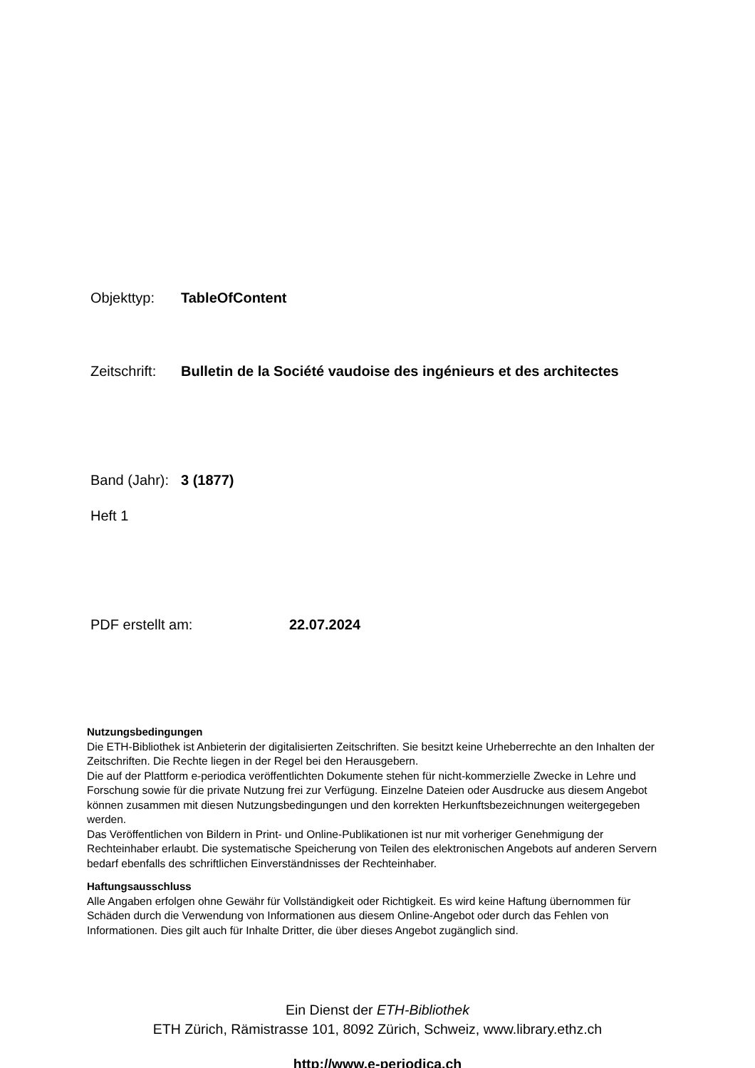Objekttyp: TableOfContent
Zeitschrift: Bulletin de la Société vaudoise des ingénieurs et des architectes
Band (Jahr): 3 (1877)
Heft 1
PDF erstellt am: 22.07.2024
Nutzungsbedingungen
Die ETH-Bibliothek ist Anbieterin der digitalisierten Zeitschriften. Sie besitzt keine Urheberrechte an den Inhalten der Zeitschriften. Die Rechte liegen in der Regel bei den Herausgebern.
Die auf der Plattform e-periodica veröffentlichten Dokumente stehen für nicht-kommerzielle Zwecke in Lehre und Forschung sowie für die private Nutzung frei zur Verfügung. Einzelne Dateien oder Ausdrucke aus diesem Angebot können zusammen mit diesen Nutzungsbedingungen und den korrekten Herkunftsbezeichnungen weitergegeben werden.
Das Veröffentlichen von Bildern in Print- und Online-Publikationen ist nur mit vorheriger Genehmigung der Rechteinhaber erlaubt. Die systematische Speicherung von Teilen des elektronischen Angebots auf anderen Servern bedarf ebenfalls des schriftlichen Einverständnisses der Rechteinhaber.
Haftungsausschluss
Alle Angaben erfolgen ohne Gewähr für Vollständigkeit oder Richtigkeit. Es wird keine Haftung übernommen für Schäden durch die Verwendung von Informationen aus diesem Online-Angebot oder durch das Fehlen von Informationen. Dies gilt auch für Inhalte Dritter, die über dieses Angebot zugänglich sind.
Ein Dienst der ETH-Bibliothek
ETH Zürich, Rämistrasse 101, 8092 Zürich, Schweiz, www.library.ethz.ch
http://www.e-periodica.ch